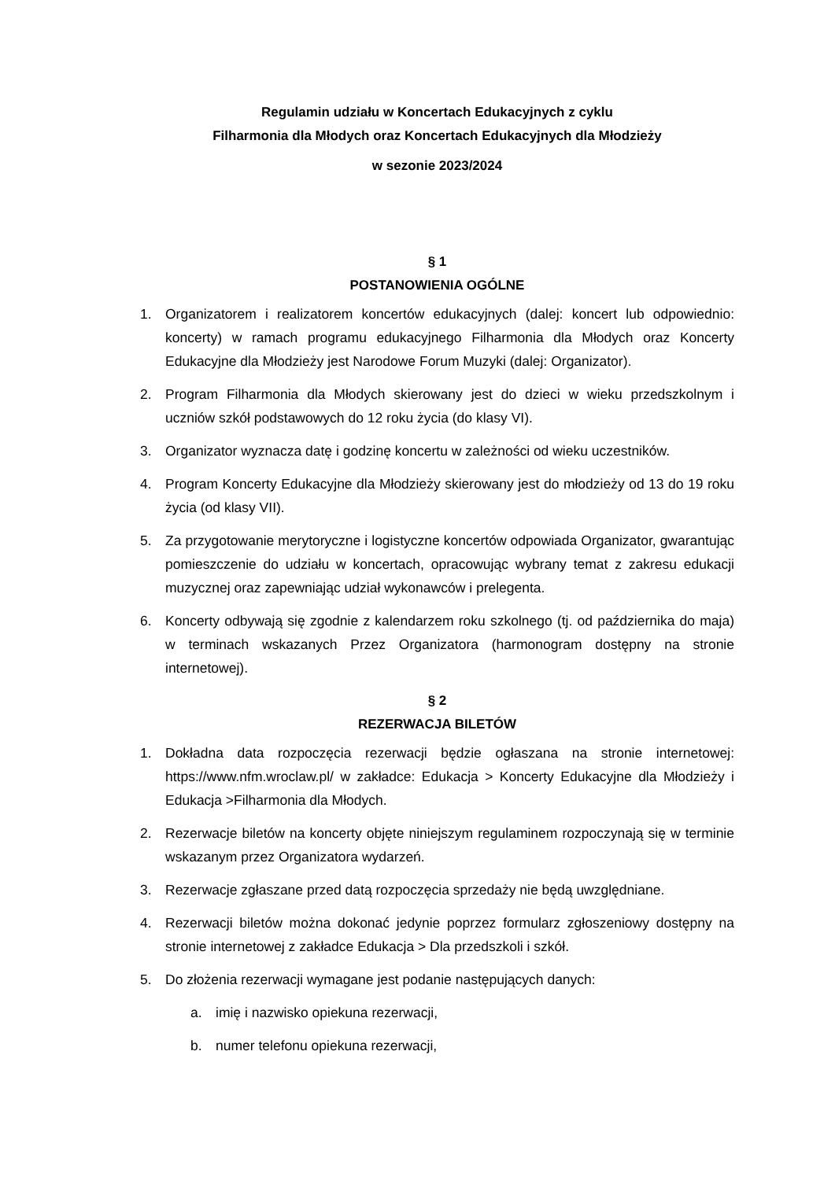Regulamin udziału w Koncertach Edukacyjnych z cyklu
Filharmonia dla Młodych oraz Koncertach Edukacyjnych dla Młodzieży
w sezonie 2023/2024
§ 1
POSTANOWIENIA OGÓLNE
1. Organizatorem i realizatorem koncertów edukacyjnych (dalej: koncert lub odpowiednio: koncerty) w ramach programu edukacyjnego Filharmonia dla Młodych oraz Koncerty Edukacyjne dla Młodzieży jest Narodowe Forum Muzyki (dalej: Organizator).
2. Program Filharmonia dla Młodych skierowany jest do dzieci w wieku przedszkolnym i uczniów szkół podstawowych do 12 roku życia (do klasy VI).
3. Organizator wyznacza datę i godzinę koncertu w zależności od wieku uczestników.
4. Program Koncerty Edukacyjne dla Młodzieży skierowany jest do młodzieży od 13 do 19 roku życia (od klasy VII).
5. Za przygotowanie merytoryczne i logistyczne koncertów odpowiada Organizator, gwarantując pomieszczenie do udziału w koncertach, opracowując wybrany temat z zakresu edukacji muzycznej oraz zapewniając udział wykonawców i prelegenta.
6. Koncerty odbywają się zgodnie z kalendarzem roku szkolnego (tj. od października do maja) w terminach wskazanych Przez Organizatora (harmonogram dostępny na stronie internetowej).
§ 2
REZERWACJA BILETÓW
1. Dokładna data rozpoczęcia rezerwacji będzie ogłaszana na stronie internetowej: https://www.nfm.wroclaw.pl/ w zakładce: Edukacja > Koncerty Edukacyjne dla Młodzieży i Edukacja >Filharmonia dla Młodych.
2. Rezerwacje biletów na koncerty objęte niniejszym regulaminem rozpoczynają się w terminie wskazanym przez Organizatora wydarzeń.
3. Rezerwacje zgłaszane przed datą rozpoczęcia sprzedaży nie będą uwzględniane.
4. Rezerwacji biletów można dokonać jedynie poprzez formularz zgłoszeniowy dostępny na stronie internetowej z zakładce Edukacja > Dla przedszkoli i szkół.
5. Do złożenia rezerwacji wymagane jest podanie następujących danych:
a. imię i nazwisko opiekuna rezerwacji,
b. numer telefonu opiekuna rezerwacji,